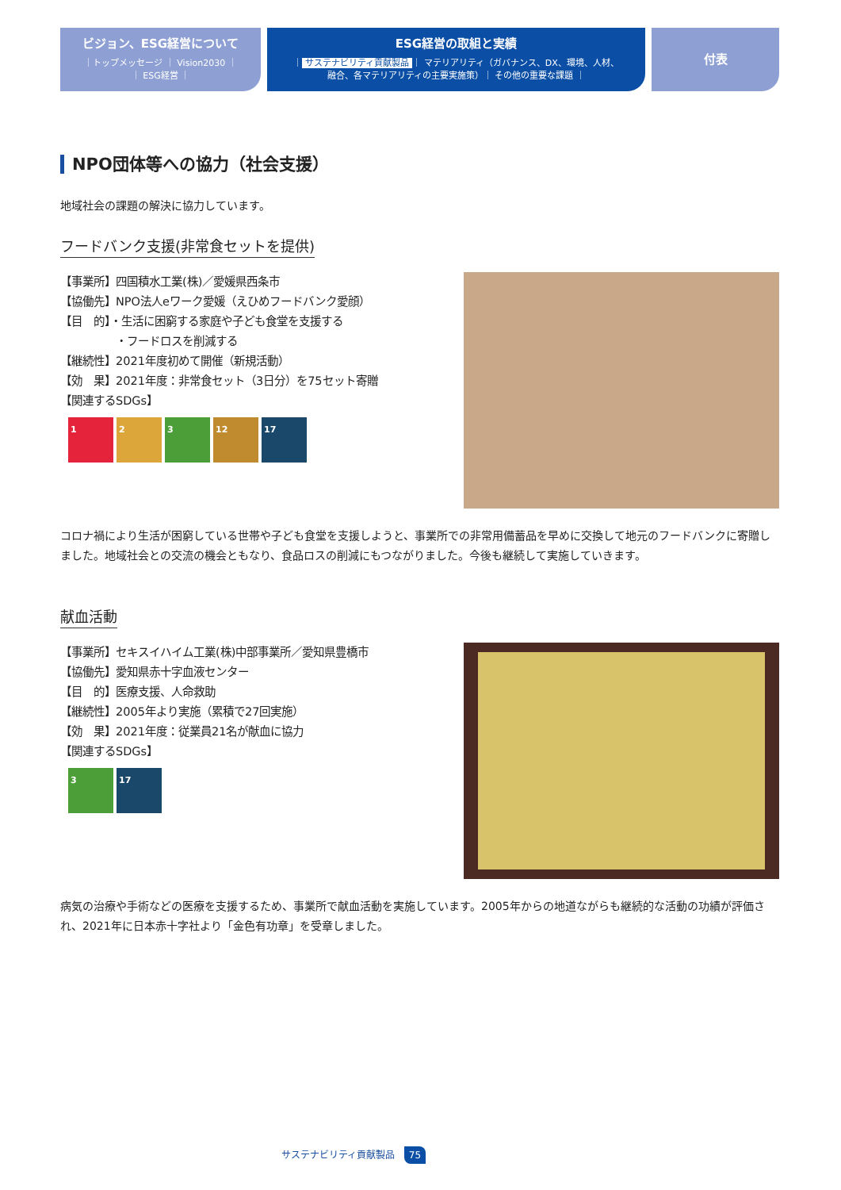ビジョン、ESG経営について
｜トップメッセージ ｜ Vision2030 ｜
｜ ESG経営 ｜
ESG経営の取組と実績
｜ サステナビリティ貢献製品 ｜ マテリアリティ（ガバナンス、DX、環境、人材、
融合、各マテリアリティの主要実施策）｜ その他の重要な課題 ｜
付表
NPO団体等への協力（社会支援）
地域社会の課題の解決に協力しています。
フードバンク支援(非常食セットを提供)
【事業所】四国積水工業(株)／愛媛県西条市
【協働先】NPO法人eワーク愛媛（えひめフードバンク愛顔）
【目　的】・生活に困窮する家庭や子ども食堂を支援する
　　　　　・フードロスを削減する
【継続性】2021年度初めて開催（新規活動）
【効　果】2021年度：非常食セット（3日分）を75セット寄贈
【関連するSDGs】
1 2 3 12 17
コロナ禍により生活が困窮している世帯や子ども食堂を支援しようと、事業所での非常用備蓄品を早めに交換して地元のフードバンクに寄贈しました。地域社会との交流の機会ともなり、食品ロスの削減にもつながりました。今後も継続して実施していきます。
献血活動
【事業所】セキスイハイム工業(株)中部事業所／愛知県豊橋市
【協働先】愛知県赤十字血液センター
【目　的】医療支援、人命救助
【継続性】2005年より実施（累積で27回実施）
【効　果】2021年度：従業員21名が献血に協力
【関連するSDGs】
3 17
病気の治療や手術などの医療を支援するため、事業所で献血活動を実施しています。2005年からの地道ながらも継続的な活動の功績が評価され、2021年に日本赤十字社より「金色有功章」を受章しました。
サステナビリティ貢献製品 75